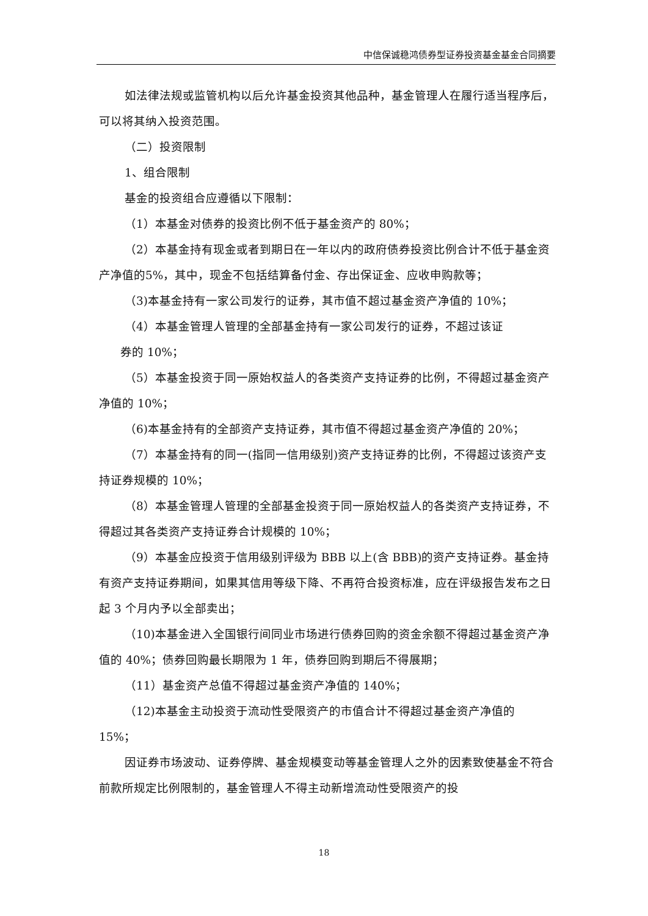中信保诚稳鸿债券型证券投资基金基金合同摘要
如法律法规或监管机构以后允许基金投资其他品种，基金管理人在履行适当程序后，可以将其纳入投资范围。
（二）投资限制
1、组合限制
基金的投资组合应遵循以下限制：
（1）本基金对债券的投资比例不低于基金资产的 80%；
（2）本基金持有现金或者到期日在一年以内的政府债券投资比例合计不低于基金资产净值的5%，其中，现金不包括结算备付金、存出保证金、应收申购款等；
（3)本基金持有一家公司发行的证券，其市值不超过基金资产净值的 10%；
（4）本基金管理人管理的全部基金持有一家公司发行的证券，不超过该证
券的 10%；
（5）本基金投资于同一原始权益人的各类资产支持证券的比例，不得超过基金资产净值的 10%；
（6)本基金持有的全部资产支持证券，其市值不得超过基金资产净值的 20%；
（7）本基金持有的同一(指同一信用级别)资产支持证券的比例，不得超过该资产支持证券规模的 10%；
（8）本基金管理人管理的全部基金投资于同一原始权益人的各类资产支持证券，不得超过其各类资产支持证券合计规模的 10%；
（9）本基金应投资于信用级别评级为 BBB 以上(含 BBB)的资产支持证券。基金持有资产支持证券期间，如果其信用等级下降、不再符合投资标准，应在评级报告发布之日起 3 个月内予以全部卖出；
（10)本基金进入全国银行间同业市场进行债券回购的资金余额不得超过基金资产净值的 40%；债券回购最长期限为 1 年，债券回购到期后不得展期；
（11）基金资产总值不得超过基金资产净值的 140%；
（12)本基金主动投资于流动性受限资产的市值合计不得超过基金资产净值的 15%；
因证券市场波动、证券停牌、基金规模变动等基金管理人之外的因素致使基金不符合前款所规定比例限制的，基金管理人不得主动新增流动性受限资产的投
18